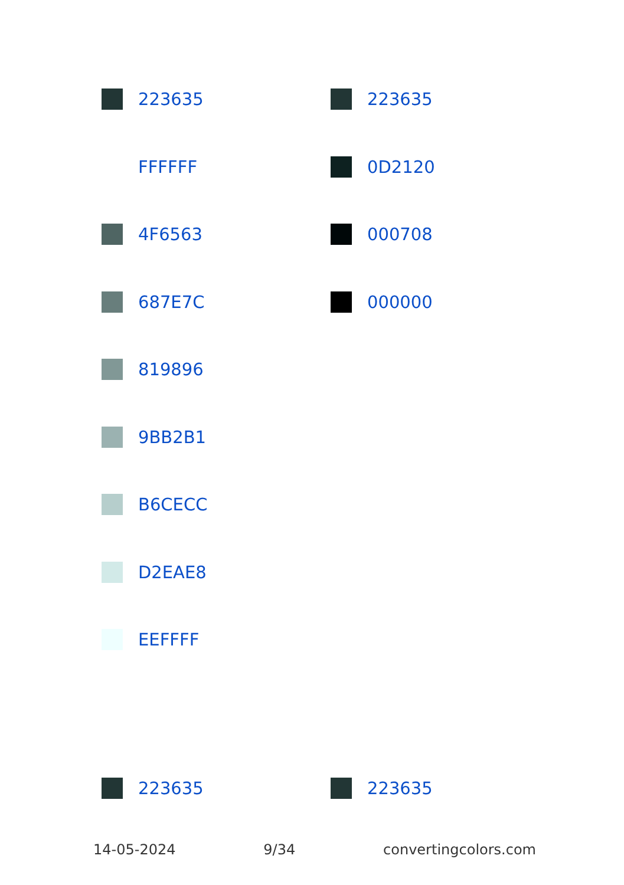223635
FFFFFF
4F6563
687E7C
819896
9BB2B1
B6CECC
D2EAE8
EEFFFF
223635
0D2120
000708
000000
223635 223635
14-05-2024 9/34 convertingcolors.com